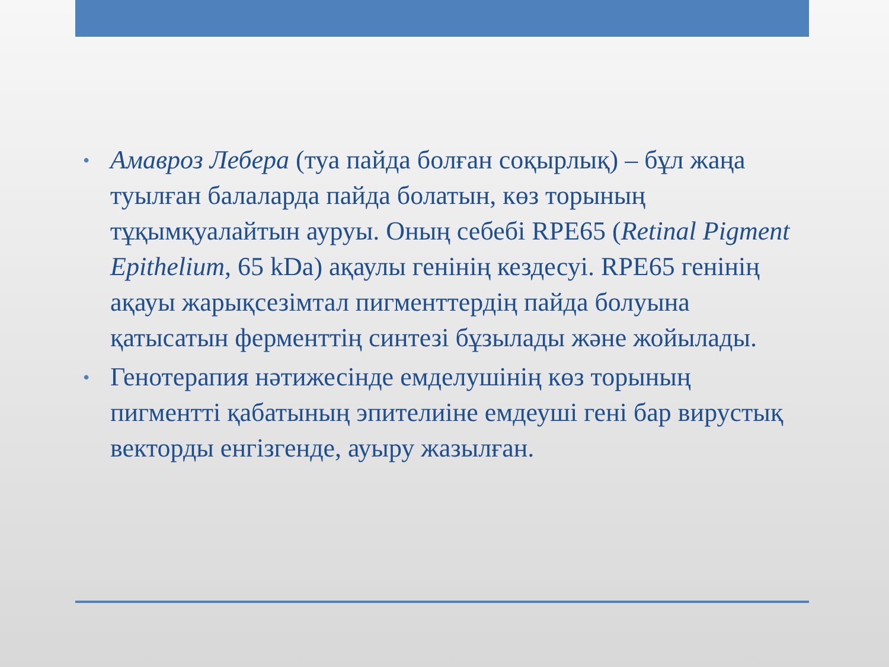• Амавроз Лебера (туа пайда болған соқырлық) – бұл жаңа туылған балаларда пайда болатын, көз торының тұқымқуалайтын ауруы. Оның себебі RPE65 (Retinal Pigment Epithelium, 65 kDa) ақаулы генінің кездесуі. RPE65 генінің ақауы жарықсезімтал пигменттердің пайда болуына қатысатын ферменттің синтезі бұзылады және жойылады.
• Генотерапия нәтижесінде емделушінің көз торының пигментті қабатының эпителиіне емдеуші гені бар вирустық векторды енгізгенде, ауыру жазылған.